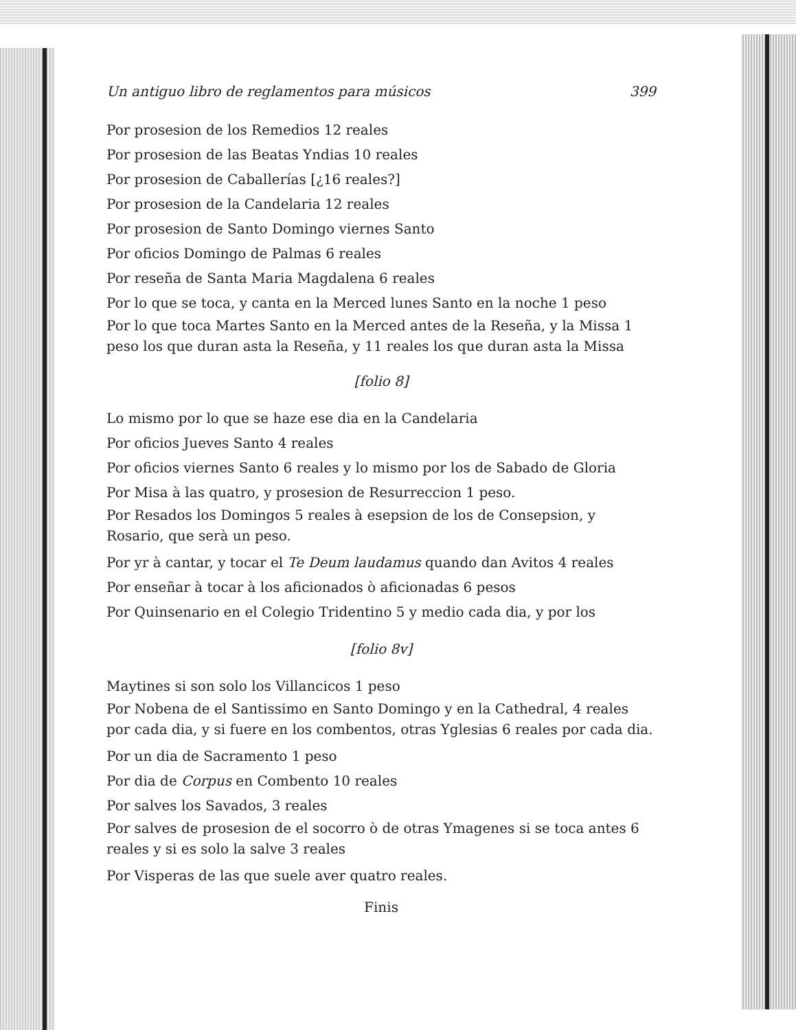Un antiguo libro de reglamentos para músicos 399
Por prosesion de los Remedios 12 reales
Por prosesion de las Beatas Yndias 10 reales
Por prosesion de Caballerías [¿16 reales?]
Por prosesion de la Candelaria 12 reales
Por prosesion de Santo Domingo viernes Santo
Por oficios Domingo de Palmas 6 reales
Por reseña de Santa Maria Magdalena 6 reales
Por lo que se toca, y canta en la Merced lunes Santo en la noche 1 peso
Por lo que toca Martes Santo en la Merced antes de la Reseña, y la Missa 1 peso los que duran asta la Reseña, y 11 reales los que duran asta la Missa
[folio 8]
Lo mismo por lo que se haze ese dia en la Candelaria
Por oficios Jueves Santo 4 reales
Por oficios viernes Santo 6 reales y lo mismo por los de Sabado de Gloria
Por Misa à las quatro, y prosesion de Resurreccion 1 peso.
Por Resados los Domingos 5 reales à esepsion de los de Consepsion, y Rosario, que serà un peso.
Por yr à cantar, y tocar el Te Deum laudamus quando dan Avitos 4 reales
Por enseñar à tocar à los aficionados ò aficionadas 6 pesos
Por Quinsenario en el Colegio Tridentino 5 y medio cada dia, y por los
[folio 8v]
Maytines si son solo los Villancicos 1 peso
Por Nobena de el Santissimo en Santo Domingo y en la Cathedral, 4 reales por cada dia, y si fuere en los combentos, otras Yglesias 6 reales por cada dia.
Por un dia de Sacramento 1 peso
Por dia de Corpus en Combento 10 reales
Por salves los Savados, 3 reales
Por salves de prosesion de el socorro ò de otras Ymagenes si se toca antes 6 reales y si es solo la salve 3 reales
Por Visperas de las que suele aver quatro reales.
Finis